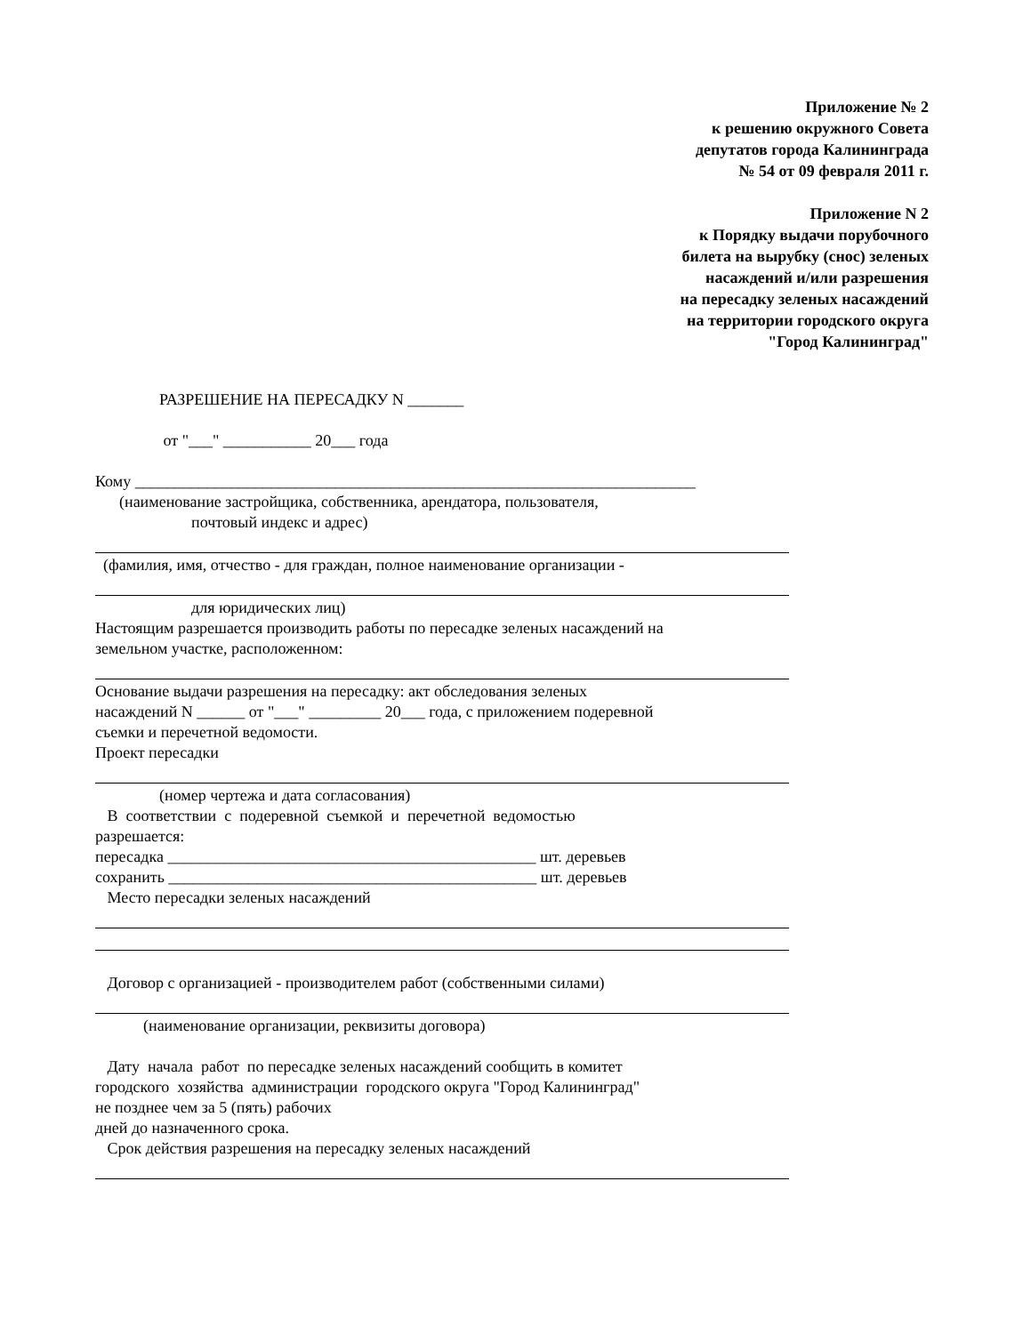Приложение № 2
к решению окружного Совета
депутатов города Калининграда
№ 54 от 09 февраля 2011 г.
Приложение N 2
к Порядку выдачи порубочного
билета на вырубку (снос) зеленых
насаждений и/или разрешения
на пересадку зеленых насаждений
на территории городского округа
"Город Калининград"
РАЗРЕШЕНИЕ НА ПЕРЕСАДКУ N _______
от "___" ___________ 20___ года
Кому ______________________________________________________________________
(наименование застройщика, собственника, арендатора, пользователя,
почтовый индекс и адрес)
(фамилия, имя, отчество - для граждан, полное наименование организации -
для юридических лиц)
Настоящим разрешается производить работы по пересадке зеленых насаждений на
земельном участке, расположенном:
Основание выдачи разрешения на пересадку: акт обследования зеленых
насаждений N ______ от "___" _________ 20___ года, с приложением подеревной
съемки и перечетной ведомости.
Проект пересадки
(номер чертежа и дата согласования)
В соответствии с подеревной съемкой и перечетной ведомостью
разрешается:
пересадка ______________________________________________ шт. деревьев
сохранить ______________________________________________ шт. деревьев
Место пересадки зеленых насаждений
Договор с организацией - производителем работ (собственными силами)
(наименование организации, реквизиты договора)
Дату начала работ по пересадке зеленых насаждений сообщить в комитет
городского хозяйства администрации городского округа "Город Калининград"
не позднее чем за 5 (пять) рабочих
дней до назначенного срока.
Срок действия разрешения на пересадку зеленых насаждений